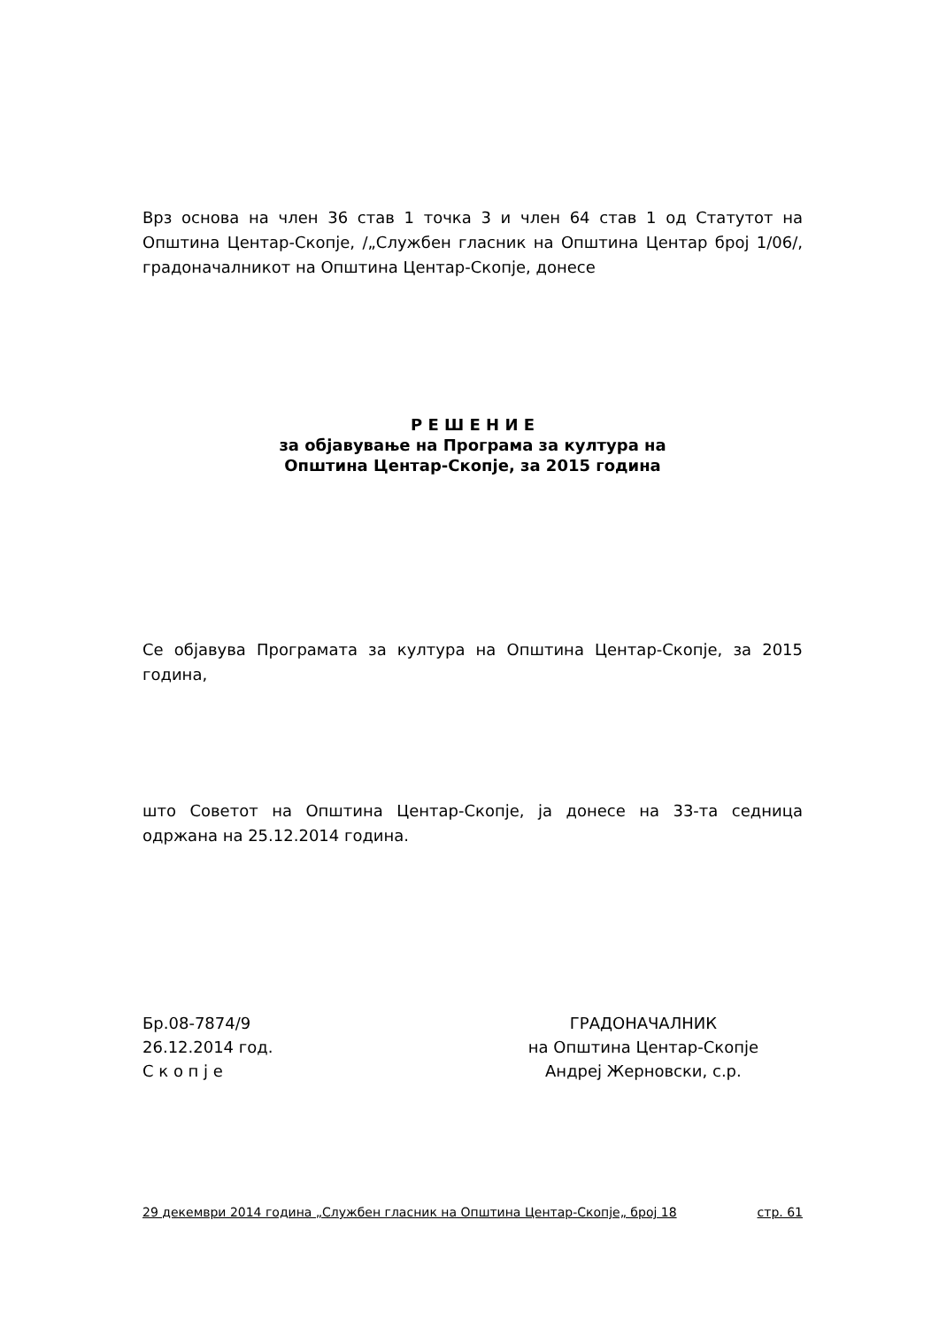Врз основа на член 36 став 1 точка 3 и член 64 став 1 од Статутот на Општина Центар-Скопје, /„Службен гласник на Општина Центар број 1/06/, градоначалникот на Општина Центар-Скопје, донесе
Р Е Ш Е Н И Е
за објавување на Програма за култура на
Општина Центар-Скопје, за 2015 година
Се објавува Програмата за култура на Општина Центар-Скопје, за 2015 година,
што Советот на Општина Центар-Скопје, ја донесе на 33-та седница одржана на 25.12.2014 година.
Бр.08-7874/9
26.12.2014 год.
С к о п ј е
ГРАДОНАЧАЛНИК
на Општина Центар-Скопје
Андреј Жерновски, с.р.
29 декември 2014 година „Службен гласник на Општина Центар-Скопје„ број 18 стр. 61